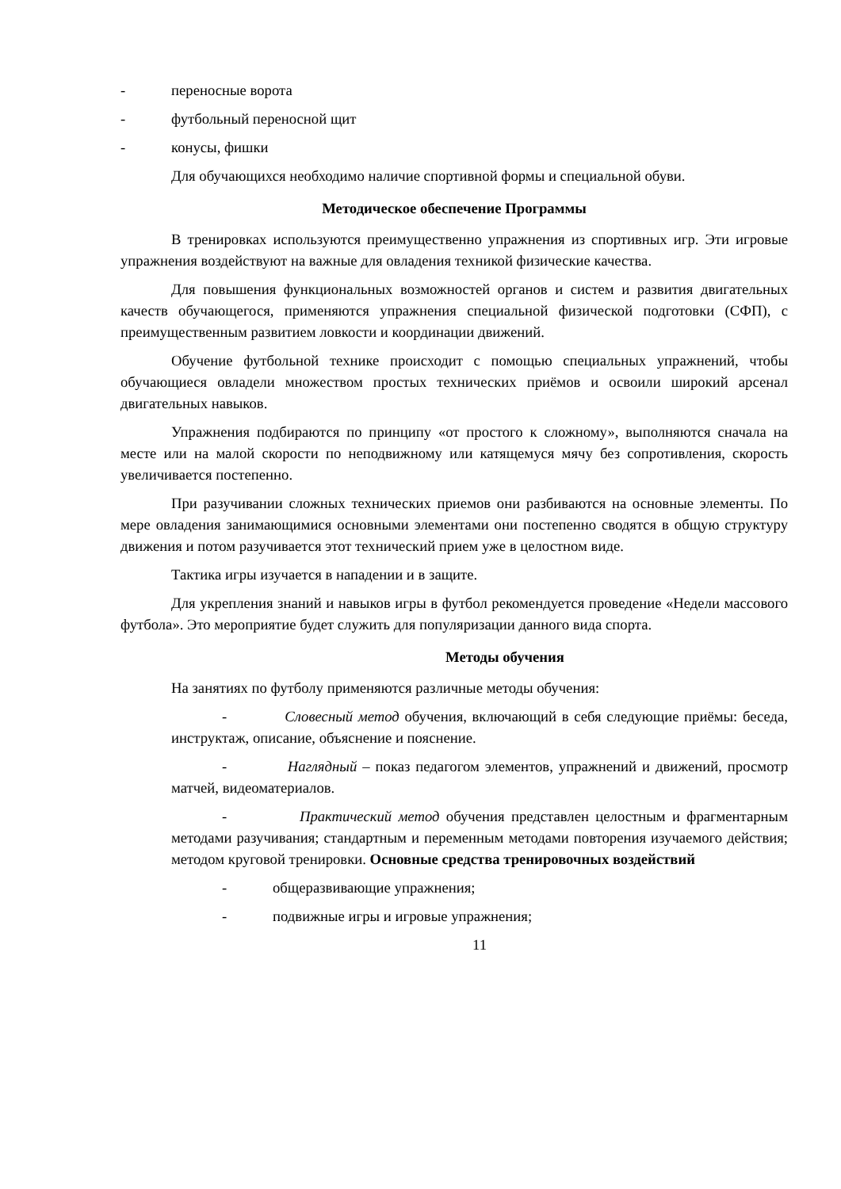- переносные ворота
- футбольный переносной щит
- конусы, фишки
Для обучающихся необходимо наличие спортивной формы и специальной обуви.
Методическое обеспечение Программы
В тренировках используются преимущественно упражнения из спортивных игр. Эти игровые упражнения воздействуют на важные для овладения техникой физические качества.
Для повышения функциональных возможностей органов и систем и развития двигательных качеств обучающегося, применяются упражнения специальной физической подготовки (СФП), с преимущественным развитием ловкости и координации движений.
Обучение футбольной технике происходит с помощью специальных упражнений, чтобы обучающиеся овладели множеством простых технических приёмов и освоили широкий арсенал двигательных навыков.
Упражнения подбираются по принципу «от простого к сложному», выполняются сначала на месте или на малой скорости по неподвижному или катящемуся мячу без сопротивления, скорость увеличивается постепенно.
При разучивании сложных технических приемов они разбиваются на основные элементы. По мере овладения занимающимися основными элементами они постепенно сводятся в общую структуру движения и потом разучивается этот технический прием уже в целостном виде.
Тактика игры изучается в нападении и в защите.
Для укрепления знаний и навыков игры в футбол рекомендуется проведение «Недели массового футбола». Это мероприятие будет служить для популяризации данного вида спорта.
Методы обучения
На занятиях по футболу применяются различные методы обучения:
- Словесный метод обучения, включающий в себя следующие приёмы: беседа, инструктаж, описание, объяснение и пояснение.
- Наглядный – показ педагогом элементов, упражнений и движений, просмотр матчей, видеоматериалов.
- Практический метод обучения представлен целостным и фрагментарным методами разучивания; стандартным и переменным методами повторения изучаемого действия; методом круговой тренировки. Основные средства тренировочных воздействий
- общеразвивающие упражнения;
- подвижные игры и игровые упражнения;
11